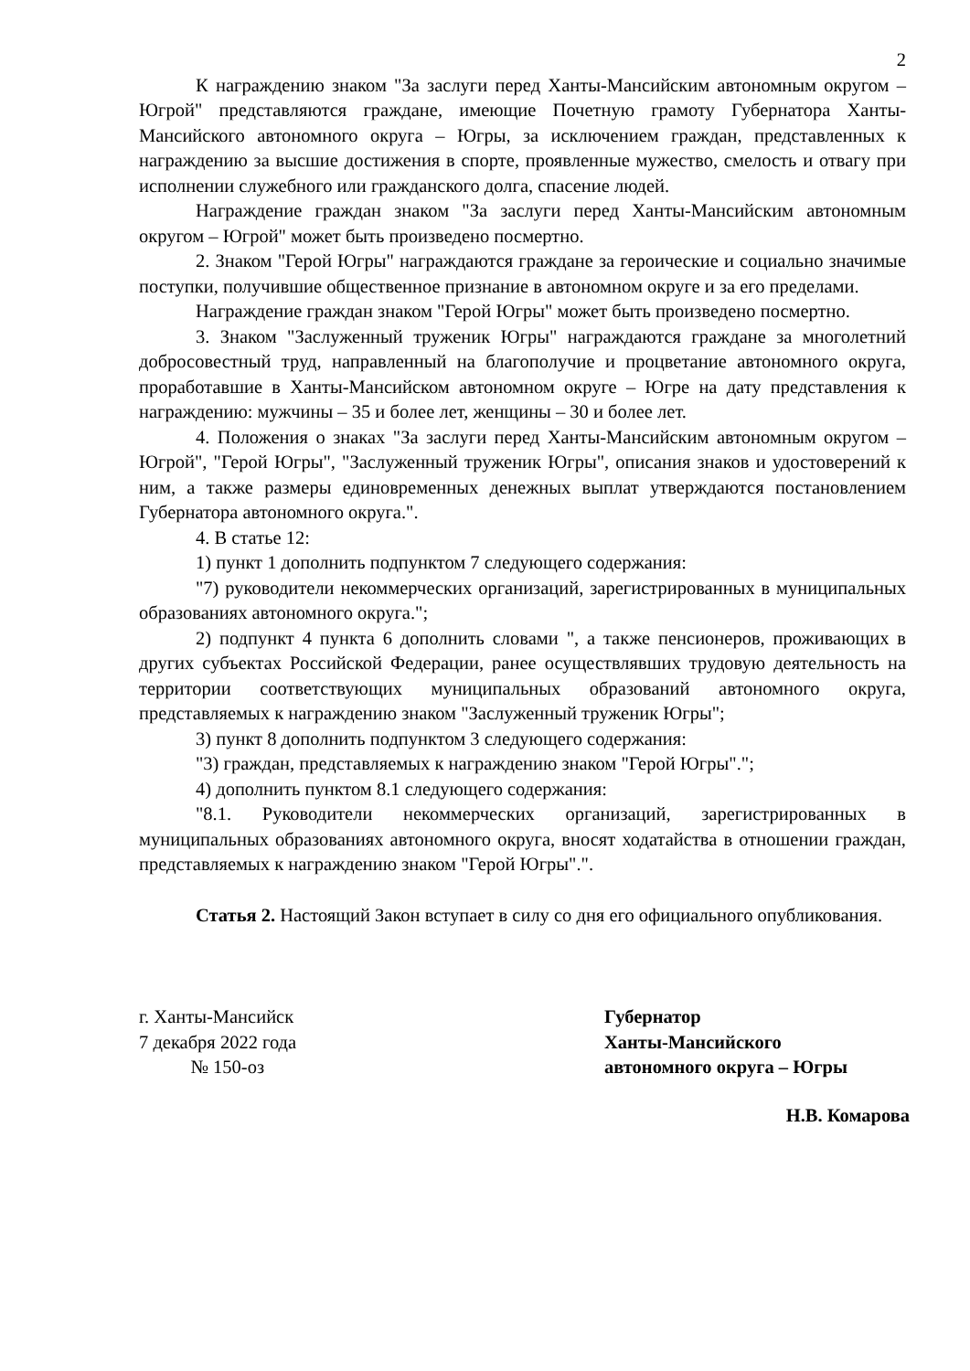2
К награждению знаком "За заслуги перед Ханты-Мансийским автономным округом – Югрой" представляются граждане, имеющие Почетную грамоту Губернатора Ханты-Мансийского автономного округа – Югры, за исключением граждан, представленных к награждению за высшие достижения в спорте, проявленные мужество, смелость и отвагу при исполнении служебного или гражданского долга, спасение людей.
Награждение граждан знаком "За заслуги перед Ханты-Мансийским автономным округом – Югрой" может быть произведено посмертно.
2. Знаком "Герой Югры" награждаются граждане за героические и социально значимые поступки, получившие общественное признание в автономном округе и за его пределами.
Награждение граждан знаком "Герой Югры" может быть произведено посмертно.
3. Знаком "Заслуженный труженик Югры" награждаются граждане за многолетний добросовестный труд, направленный на благополучие и процветание автономного округа, проработавшие в Ханты-Мансийском автономном округе – Югре на дату представления к награждению: мужчины – 35 и более лет, женщины – 30 и более лет.
4. Положения о знаках "За заслуги перед Ханты-Мансийским автономным округом – Югрой", "Герой Югры", "Заслуженный труженик Югры", описания знаков и удостоверений к ним, а также размеры единовременных денежных выплат утверждаются постановлением Губернатора автономного округа.".
4. В статье 12:
1) пункт 1 дополнить подпунктом 7 следующего содержания:
"7) руководители некоммерческих организаций, зарегистрированных в муниципальных образованиях автономного округа.";
2) подпункт 4 пункта 6 дополнить словами ", а также пенсионеров, проживающих в других субъектах Российской Федерации, ранее осуществлявших трудовую деятельность на территории соответствующих муниципальных образований автономного округа, представляемых к награждению знаком "Заслуженный труженик Югры";
3) пункт 8 дополнить подпунктом 3 следующего содержания:
"3) граждан, представляемых к награждению знаком "Герой Югры".";
4) дополнить пунктом 8.1 следующего содержания:
"8.1. Руководители некоммерческих организаций, зарегистрированных в муниципальных образованиях автономного округа, вносят ходатайства в отношении граждан, представляемых к награждению знаком "Герой Югры".".
Статья 2. Настоящий Закон вступает в силу со дня его официального опубликования.
г. Ханты-Мансийск
7 декабря 2022 года
№ 150-оз
Губернатор
Ханты-Мансийского
автономного округа – Югры
Н.В. Комарова